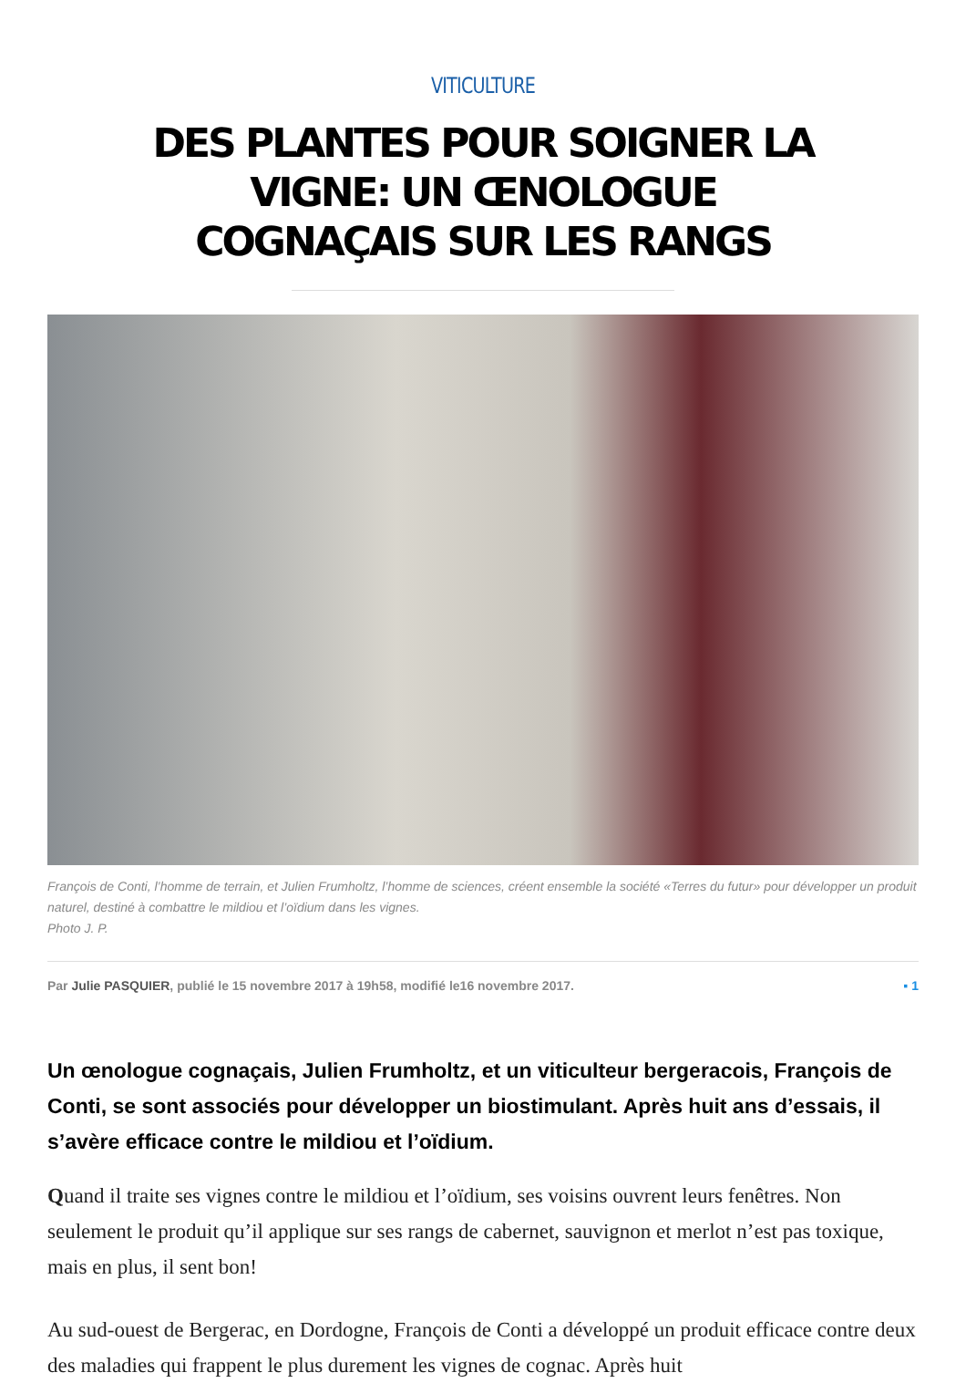VITICULTURE
DES PLANTES POUR SOIGNER LA VIGNE: UN ŒNOLOGUE COGNAÇAIS SUR LES RANGS
François de Conti, l’homme de terrain, et Julien Frumholtz, l’homme de sciences, créent ensemble la société «Terres du futur» pour développer un produit naturel, destiné à combattre le mildiou et l’oïdium dans les vignes.
Photo J. P.
Par Julie PASQUIER, publié le 15 novembre 2017 à 19h58, modifié le16 novembre 2017. ▪ 1
Un œnologue cognaçais, Julien Frumholtz, et un viticulteur bergeracois, François de Conti, se sont associés pour développer un biostimulant. Après huit ans d’essais, il s’avère efficace contre le mildiou et l’oïdium.
Quand il traite ses vignes contre le mildiou et l’oïdium, ses voisins ouvrent leurs fenêtres. Non seulement le produit qu’il applique sur ses rangs de cabernet, sauvignon et merlot n’est pas toxique, mais en plus, il sent bon!
Au sud-ouest de Bergerac, en Dordogne, François de Conti a développé un produit efficace contre deux des maladies qui frappent le plus durement les vignes de cognac. Après huit